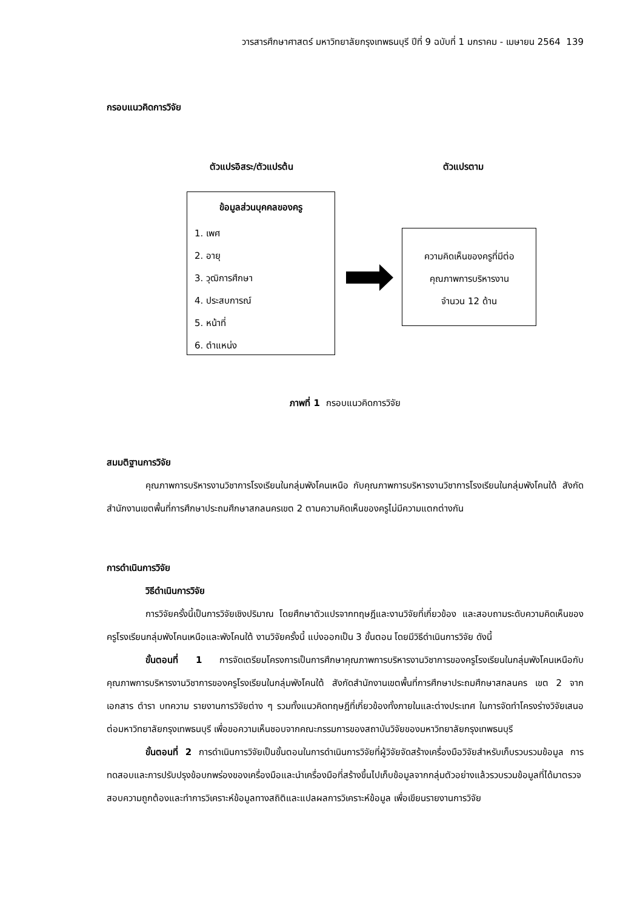วารสารศึกษาศาสตร์ มหาวิทยาลัยกรุงเทพธนบุรี ปีที่ 9 ฉบับที่ 1 มกราคม - เมษายน 2564 139
กรอบแนวคิดการวิจัย
ตัวแปรอิสระ/ตัวแปรต้น ตัวแปรตาม
ข้อมูลส่วนบุคคลของครู
1. เพศ
2. อายุ
3. วุฒิการศึกษา
4. ประสบการณ์
5. หน้าที่
6. ตำแหน่ง
ความคิดเห็นของครูที่มีต่อ
คุณภาพการบริหารงาน
จำนวน 12 ด้าน
ภาพที่ 1 กรอบแนวคิดการวิจัย
สมมติฐานการวิจัย
คุณภาพการบริหารงานวิชาการโรงเรียนในกลุ่มพังโคนเหนือ กับคุณภาพการบริหารงานวิชาการโรงเรียนในกลุ่มพังโคนใต้ สังกัดสำนักงานเขตพื้นที่การศึกษาประถมศึกษาสกลนครเขต 2 ตามความคิดเห็นของครูไม่มีความแตกต่างกัน
การดำเนินการวิจัย
วิธีดำเนินการวิจัย
การวิจัยครั้งนี้เป็นการวิจัยเชิงปริมาณ โดยศึกษาตัวแปรจากทฤษฎีและงานวิจัยที่เกี่ยวข้อง และสอบถามระดับความคิดเห็นของครูโรงเรียนกลุ่มพังโคนเหนือและพังโคนใต้ งานวิจัยครั้งนี้ แบ่งออกเป็น 3 ขั้นตอน โดยมีวิธีดำเนินการวิจัย ดังนี้
ขั้นตอนที่ 1 การจัดเตรียมโครงการเป็นการศึกษาคุณภาพการบริหารงานวิชาการของครูโรงเรียนในกลุ่มพังโคนเหนือกับคุณภาพการบริหารงานวิชาการของครูโรงเรียนในกลุ่มพังโคนใต้ สังกัดสำนักงานเขตพื้นที่การศึกษาประถมศึกษาสกลนคร เขต 2 จากเอกสาร ตำรา บทความ รายงานการวิจัยต่าง ๆ รวมทั้งแนวคิดทฤษฎีที่เกี่ยวข้องทั้งภายในและต่างประเทศ ในการจัดทำโครงร่างวิจัยเสนอต่อมหาวิทยาลัยกรุงเทพธนบุรี เพื่อขอความเห็นชอบจากคณะกรรมการของสถาบันวิจัยของมหาวิทยาลัยกรุงเทพธนบุรี
ขั้นตอนที่ 2 การดำเนินการวิจัยเป็นขั้นตอนในการดำเนินการวิจัยที่ผู้วิจัยจัดสร้างเครื่องมือวิจัยสำหรับเก็บรวบรวมข้อมูล การทดสอบและการปรับปรุงข้อบกพร่องของเครื่องมือและนำเครื่องมือที่สร้างขึ้นไปเก็บข้อมูลจากกลุ่มตัวอย่างแล้วรวบรวมข้อมูลที่ได้มาตรวจสอบความถูกต้องและทำการวิเคราะห์ข้อมูลทางสถิติและแปลผลการวิเคราะห์ข้อมูล เพื่อเขียนรายงานการวิจัย